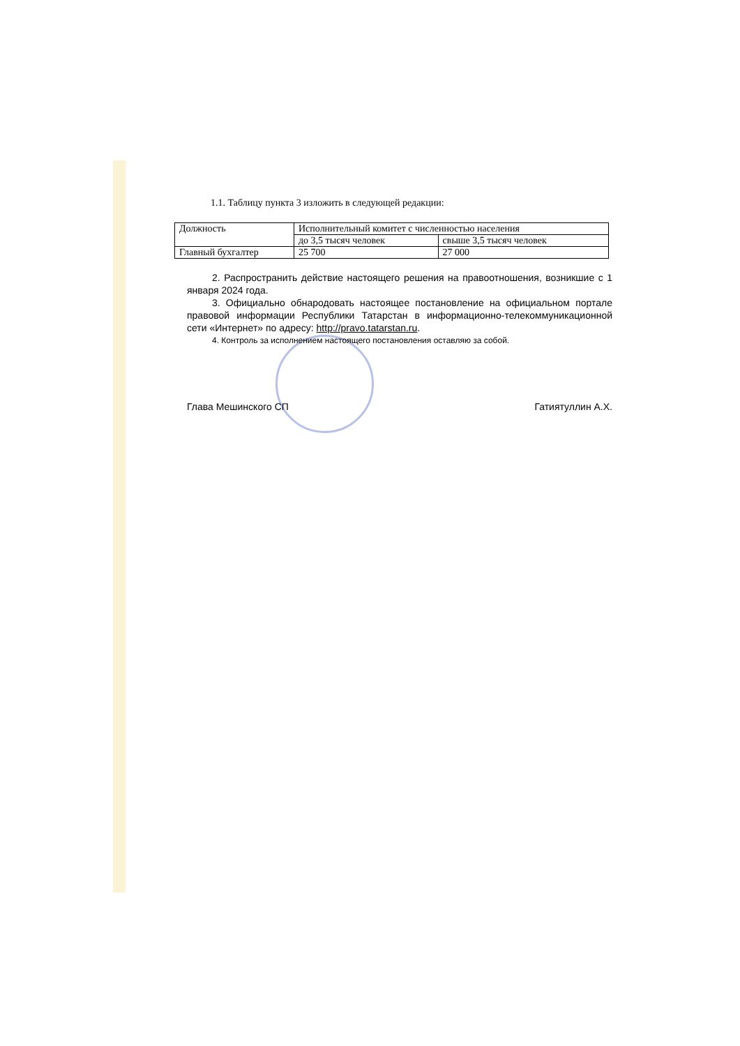1.1. Таблицу пункта 3 изложить в следующей редакции:
| Должность | Исполнительный комитет с численностью населения | |
| | до 3,5 тысяч человек | свыше 3,5 тысяч человек |
| Главный бухгалтер | 25 700 | 27 000 |
2. Распространить действие настоящего решения на правоотношения, возникшие с 1 января 2024 года.
3. Официально обнародовать настоящее постановление на официальном портале правовой информации Республики Татарстан в информационно-телекоммуникационной сети «Интернет» по адресу: http://pravo.tatarstan.ru.
4. Контроль за исполнением настоящего постановления оставляю за собой.
Глава Мешинского СП Гатиятуллин А.Х.